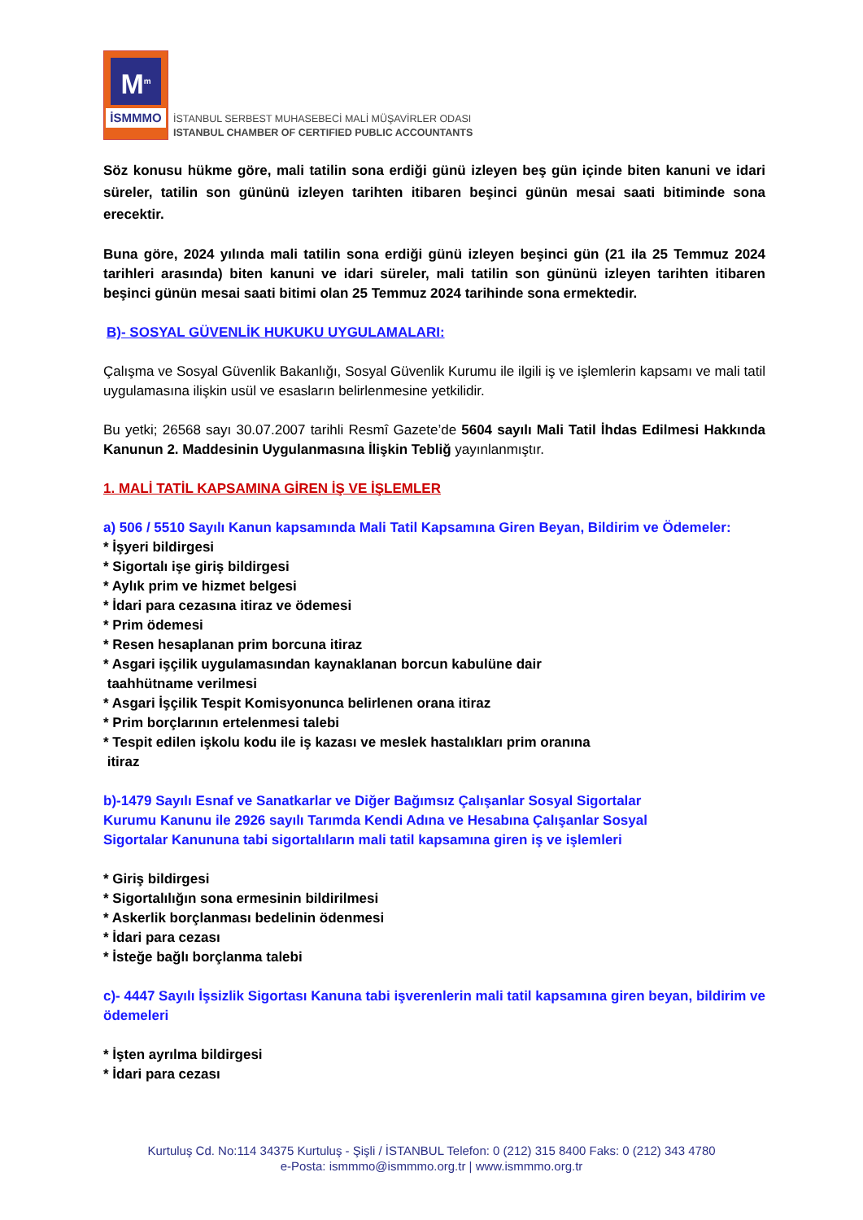M<sup>m</sup>
İSMMMO
İSTANBUL SERBEST MUHASEBECİ MALİ MÜŞAVİRLER ODASI
ISTANBUL CHAMBER OF CERTIFIED PUBLIC ACCOUNTANTS
Söz konusu hükme göre, mali tatilin sona erdiği günü izleyen beş gün içinde biten kanuni ve idari süreler, tatilin son gününü izleyen tarihten itibaren beşinci günün mesai saati bitiminde sona erecektir.
Buna göre, 2024 yılında mali tatilin sona erdiği günü izleyen beşinci gün (21 ila 25 Temmuz 2024 tarihleri arasında) biten kanuni ve idari süreler, mali tatilin son gününü izleyen tarihten itibaren beşinci günün mesai saati bitimi olan 25 Temmuz 2024 tarihinde sona ermektedir.
B)- SOSYAL GÜVENLİK HUKUKU UYGULAMALARI:
Çalışma ve Sosyal Güvenlik Bakanlığı, Sosyal Güvenlik Kurumu ile ilgili iş ve işlemlerin kapsamı ve mali tatil uygulamasına ilişkin usül ve esasların belirlenmesine yetkilidir.
Bu yetki; 26568 sayı 30.07.2007 tarihli Resmî Gazete’de 5604 sayılı Mali Tatil İhdas Edilmesi Hakkında Kanunun 2. Maddesinin Uygulanmasına İlişkin Tebliğ yayınlanmıştır.
1. MALİ TATİL KAPSAMINA GİREN İŞ VE İŞLEMLER
a) 506 / 5510 Sayılı Kanun kapsamında Mali Tatil Kapsamına Giren Beyan, Bildirim ve Ödemeler:
* İşyeri bildirgesi
* Sigortalı işe giriş bildirgesi
* Aylık prim ve hizmet belgesi
* İdari para cezasına itiraz ve ödemesi
* Prim ödemesi
* Resen hesaplanan prim borcuna itiraz
* Asgari işçilik uygulamasından kaynaklanan borcun kabulüne dair
taahhütname verilmesi
* Asgari İşçilik Tespit Komisyonunca belirlenen orana itiraz
* Prim borçlarının ertelenmesi talebi
* Tespit edilen işkolu kodu ile iş kazası ve meslek hastalıkları prim oranına
itiraz
b)-1479 Sayılı Esnaf ve Sanatkarlar ve Diğer Bağımsız Çalışanlar Sosyal Sigortalar
Kurumu Kanunu ile 2926 sayılı Tarımda Kendi Adına ve Hesabına Çalışanlar Sosyal
Sigortalar Kanununa tabi sigortalıların mali tatil kapsamına giren iş ve işlemleri
* Giriş bildirgesi
* Sigortalılığın sona ermesinin bildirilmesi
* Askerlik borçlanması bedelinin ödenmesi
* İdari para cezası
* İsteğe bağlı borçlanma talebi
c)- 4447 Sayılı İşsizlik Sigortası Kanuna tabi işverenlerin mali tatil kapsamına giren beyan, bildirim ve ödemeleri
* İşten ayrılma bildirgesi
* İdari para cezası
Kurtuluş Cd. No:114 34375 Kurtuluş - Şişli / İSTANBUL Telefon: 0 (212) 315 8400 Faks: 0 (212) 343 4780
e-Posta: ismmmo@ismmmo.org.tr | www.ismmmo.org.tr